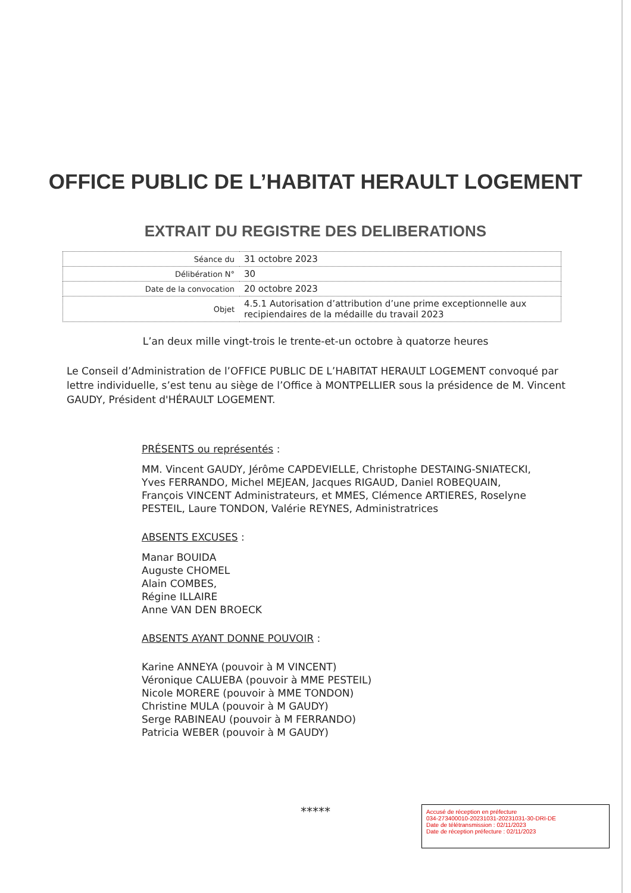OFFICE PUBLIC DE L’HABITAT HERAULT LOGEMENT
EXTRAIT DU REGISTRE DES DELIBERATIONS
| Séance du | 31 octobre 2023 |
| Délibération N° | 30 |
| Date de la convocation | 20 octobre 2023 |
| Objet | 4.5.1 Autorisation d’attribution d’une prime exceptionnelle aux recipiendaires de la médaille du travail 2023 |
L’an deux mille vingt-trois le trente-et-un octobre à quatorze heures
Le Conseil d’Administration de l’OFFICE PUBLIC DE L’HABITAT HERAULT LOGEMENT convoqué par lettre individuelle, s’est tenu au siège de l’Office à MONTPELLIER sous la présidence de M. Vincent GAUDY, Président d'HÉRAULT LOGEMENT.
PRÉSENTS ou représentés :
MM. Vincent GAUDY, Jérôme CAPDEVIELLE, Christophe DESTAING-SNIATECKI, Yves FERRANDO, Michel MEJEAN, Jacques RIGAUD, Daniel ROBEQUAIN, François VINCENT Administrateurs, et MMES, Clémence ARTIERES, Roselyne PESTEIL, Laure TONDON, Valérie REYNES, Administratrices
ABSENTS EXCUSES :
Manar BOUIDA
Auguste CHOMEL
Alain COMBES,
Régine ILLAIRE
Anne VAN DEN BROECK
ABSENTS AYANT DONNE POUVOIR :
Karine ANNEYA (pouvoir à M VINCENT)
Véronique CALUEBA (pouvoir à MME PESTEIL)
Nicole MORERE (pouvoir à MME TONDON)
Christine MULA (pouvoir à M GAUDY)
Serge RABINEAU (pouvoir à M FERRANDO)
Patricia WEBER (pouvoir à M GAUDY)
*****
Accusé de réception en préfecture
034-273400010-20231031-20231031-30-DRI-DE
Date de télétransmission : 02/11/2023
Date de réception préfecture : 02/11/2023